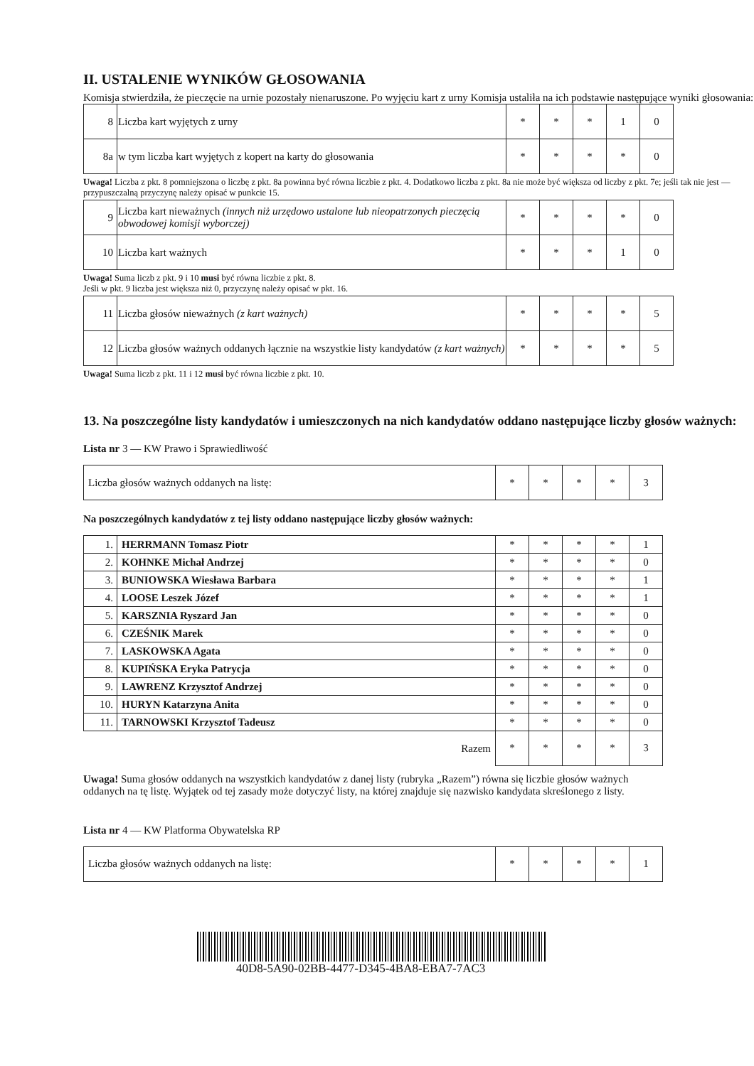II. USTALENIE WYNIKÓW GŁOSOWANIA
Komisja stwierdziła, że pieczęcie na urnie pozostały nienaruszone. Po wyjęciu kart z urny Komisja ustaliła na ich podstawie następujące wyniki głosowania:
| 8 | Liczba kart wyjętych z urny | * | * | * | 1 | 0 |
| 8a | w tym liczba kart wyjętych z kopert na karty do głosowania | * | * | * | * | 0 |
Uwaga! Liczba z pkt. 8 pomniejszona o liczbę z pkt. 8a powinna być równa liczbie z pkt. 4. Dodatkowo liczba z pkt. 8a nie może być większa od liczby z pkt. 7e; jeśli tak nie jest — przypuszczalną przyczynę należy opisać w punkcie 15.
| 9 | Liczba kart nieważnych (innych niż urzędowo ustalone lub nieopatrzonych pieczęcią obwodowej komisji wyborczej) | * | * | * | * | 0 |
| 10 | Liczba kart ważnych | * | * | * | 1 | 0 |
Uwaga! Suma liczb z pkt. 9 i 10 musi być równa liczbie z pkt. 8.
Jeśli w pkt. 9 liczba jest większa niż 0, przyczynę należy opisać w pkt. 16.
| 11 | Liczba głosów nieważnych (z kart ważnych) | * | * | * | * | 5 |
| 12 | Liczba głosów ważnych oddanych łącznie na wszystkie listy kandydatów (z kart ważnych) | * | * | * | * | 5 |
Uwaga! Suma liczb z pkt. 11 i 12 musi być równa liczbie z pkt. 10.
13. Na poszczególne listy kandydatów i umieszczonych na nich kandydatów oddano następujące liczby głosów ważnych:
Lista nr 3 — KW Prawo i Sprawiedliwość
| Liczba głosów ważnych oddanych na listę: | * | * | * | * | 3 |
Na poszczególnych kandydatów z tej listy oddano następujące liczby głosów ważnych:
| 1. | HERRMANN Tomasz Piotr | * | * | * | * | 1 |
| 2. | KOHNKE Michał Andrzej | * | * | * | * | 0 |
| 3. | BUNIOWSKA Wiesława Barbara | * | * | * | * | 1 |
| 4. | LOOSE Leszek Józef | * | * | * | * | 1 |
| 5. | KARSZNIA Ryszard Jan | * | * | * | * | 0 |
| 6. | CZEŚNIK Marek | * | * | * | * | 0 |
| 7. | LASKOWSKA Agata | * | * | * | * | 0 |
| 8. | KUPIŃSKA Eryka Patrycja | * | * | * | * | 0 |
| 9. | LAWRENZ Krzysztof Andrzej | * | * | * | * | 0 |
| 10. | HURYN Katarzyna Anita | * | * | * | * | 0 |
| 11. | TARNOWSKI Krzysztof Tadeusz | * | * | * | * | 0 |
| Razem | | * | * | * | * | 3 |
Uwaga! Suma głosów oddanych na wszystkich kandydatów z danej listy (rubryka „Razem”) równa się liczbie głosów ważnych oddanych na tę listę. Wyjątek od tej zasady może dotyczyć listy, na której znajduje się nazwisko kandydata skreślonego z listy.
Lista nr 4 — KW Platforma Obywatelska RP
| Liczba głosów ważnych oddanych na listę: | * | * | * | * | 1 |
40D8-5A90-02BB-4477-D345-4BA8-EBA7-7AC3